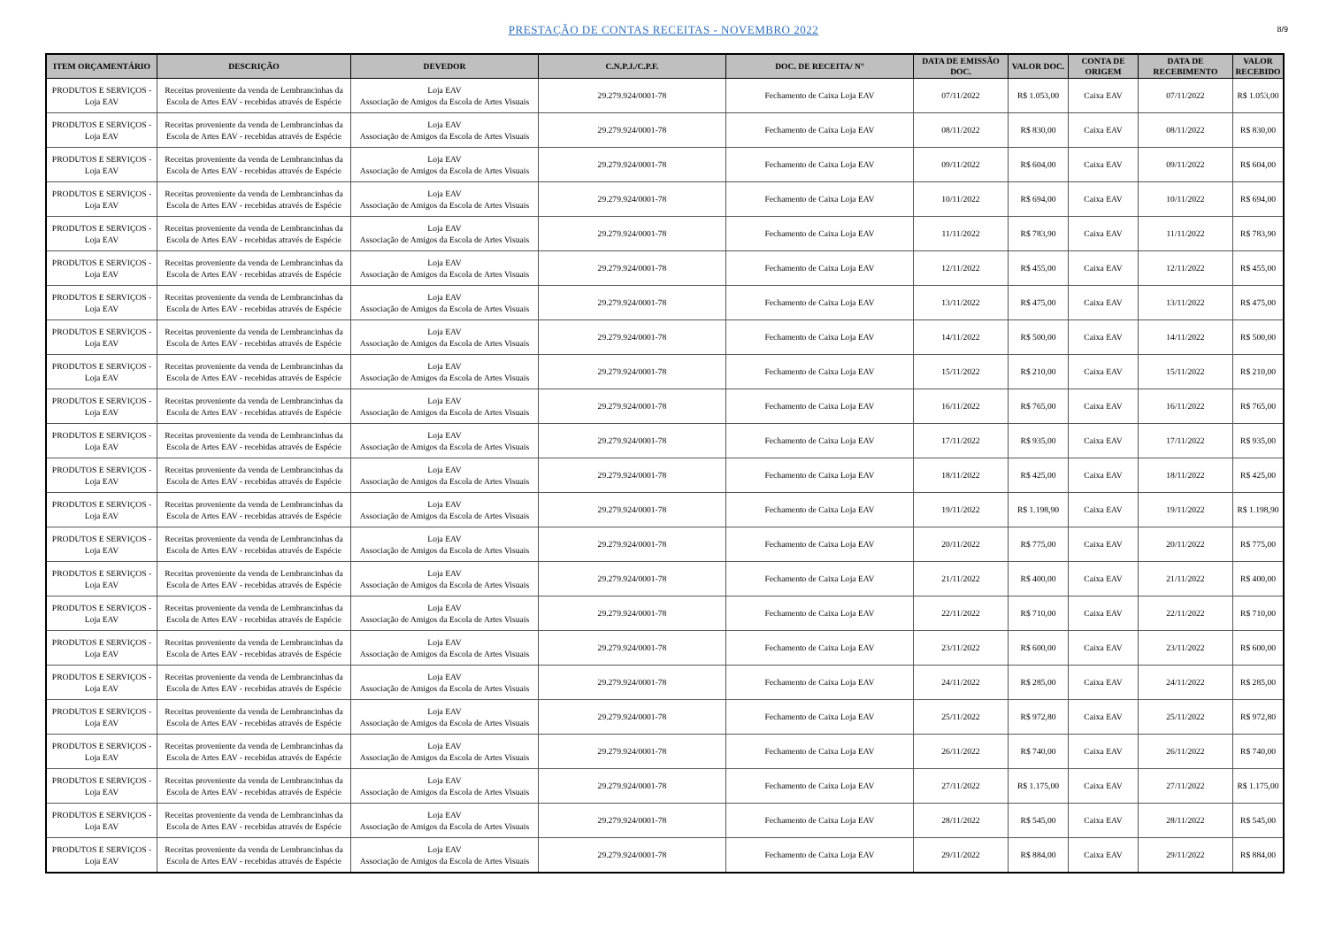PRESTAÇÃO DE CONTAS RECEITAS - NOVEMBRO 2022
8/9
| ITEM ORÇAMENTÁRIO | DESCRIÇÃO | DEVEDOR | C.N.P.J./C.P.F. | DOC. DE RECEITA/ N° | DATA DE EMISSÃO DOC. | VALOR DOC. | CONTA DE ORIGEM | DATA DE RECEBIMENTO | VALOR RECEBIDO |
| --- | --- | --- | --- | --- | --- | --- | --- | --- | --- |
| PRODUTOS E SERVIÇOS - Loja EAV | Receitas proveniente da venda de Lembrancinhas da Escola de Artes EAV - recebidas através de Espécie | Loja EAV Associação de Amigos da Escola de Artes Visuais | 29.279.924/0001-78 | Fechamento de Caixa Loja EAV | 07/11/2022 | R$ 1.053,00 | Caixa EAV | 07/11/2022 | R$ 1.053,00 |
| PRODUTOS E SERVIÇOS - Loja EAV | Receitas proveniente da venda de Lembrancinhas da Escola de Artes EAV - recebidas através de Espécie | Loja EAV Associação de Amigos da Escola de Artes Visuais | 29.279.924/0001-78 | Fechamento de Caixa Loja EAV | 08/11/2022 | R$ 830,00 | Caixa EAV | 08/11/2022 | R$ 830,00 |
| PRODUTOS E SERVIÇOS - Loja EAV | Receitas proveniente da venda de Lembrancinhas da Escola de Artes EAV - recebidas através de Espécie | Loja EAV Associação de Amigos da Escola de Artes Visuais | 29.279.924/0001-78 | Fechamento de Caixa Loja EAV | 09/11/2022 | R$ 604,00 | Caixa EAV | 09/11/2022 | R$ 604,00 |
| PRODUTOS E SERVIÇOS - Loja EAV | Receitas proveniente da venda de Lembrancinhas da Escola de Artes EAV - recebidas através de Espécie | Loja EAV Associação de Amigos da Escola de Artes Visuais | 29.279.924/0001-78 | Fechamento de Caixa Loja EAV | 10/11/2022 | R$ 694,00 | Caixa EAV | 10/11/2022 | R$ 694,00 |
| PRODUTOS E SERVIÇOS - Loja EAV | Receitas proveniente da venda de Lembrancinhas da Escola de Artes EAV - recebidas através de Espécie | Loja EAV Associação de Amigos da Escola de Artes Visuais | 29.279.924/0001-78 | Fechamento de Caixa Loja EAV | 11/11/2022 | R$ 783,90 | Caixa EAV | 11/11/2022 | R$ 783,90 |
| PRODUTOS E SERVIÇOS - Loja EAV | Receitas proveniente da venda de Lembrancinhas da Escola de Artes EAV - recebidas através de Espécie | Loja EAV Associação de Amigos da Escola de Artes Visuais | 29.279.924/0001-78 | Fechamento de Caixa Loja EAV | 12/11/2022 | R$ 455,00 | Caixa EAV | 12/11/2022 | R$ 455,00 |
| PRODUTOS E SERVIÇOS - Loja EAV | Receitas proveniente da venda de Lembrancinhas da Escola de Artes EAV - recebidas através de Espécie | Loja EAV Associação de Amigos da Escola de Artes Visuais | 29.279.924/0001-78 | Fechamento de Caixa Loja EAV | 13/11/2022 | R$ 475,00 | Caixa EAV | 13/11/2022 | R$ 475,00 |
| PRODUTOS E SERVIÇOS - Loja EAV | Receitas proveniente da venda de Lembrancinhas da Escola de Artes EAV - recebidas através de Espécie | Loja EAV Associação de Amigos da Escola de Artes Visuais | 29.279.924/0001-78 | Fechamento de Caixa Loja EAV | 14/11/2022 | R$ 500,00 | Caixa EAV | 14/11/2022 | R$ 500,00 |
| PRODUTOS E SERVIÇOS - Loja EAV | Receitas proveniente da venda de Lembrancinhas da Escola de Artes EAV - recebidas através de Espécie | Loja EAV Associação de Amigos da Escola de Artes Visuais | 29.279.924/0001-78 | Fechamento de Caixa Loja EAV | 15/11/2022 | R$ 210,00 | Caixa EAV | 15/11/2022 | R$ 210,00 |
| PRODUTOS E SERVIÇOS - Loja EAV | Receitas proveniente da venda de Lembrancinhas da Escola de Artes EAV - recebidas através de Espécie | Loja EAV Associação de Amigos da Escola de Artes Visuais | 29.279.924/0001-78 | Fechamento de Caixa Loja EAV | 16/11/2022 | R$ 765,00 | Caixa EAV | 16/11/2022 | R$ 765,00 |
| PRODUTOS E SERVIÇOS - Loja EAV | Receitas proveniente da venda de Lembrancinhas da Escola de Artes EAV - recebidas através de Espécie | Loja EAV Associação de Amigos da Escola de Artes Visuais | 29.279.924/0001-78 | Fechamento de Caixa Loja EAV | 17/11/2022 | R$ 935,00 | Caixa EAV | 17/11/2022 | R$ 935,00 |
| PRODUTOS E SERVIÇOS - Loja EAV | Receitas proveniente da venda de Lembrancinhas da Escola de Artes EAV - recebidas através de Espécie | Loja EAV Associação de Amigos da Escola de Artes Visuais | 29.279.924/0001-78 | Fechamento de Caixa Loja EAV | 18/11/2022 | R$ 425,00 | Caixa EAV | 18/11/2022 | R$ 425,00 |
| PRODUTOS E SERVIÇOS - Loja EAV | Receitas proveniente da venda de Lembrancinhas da Escola de Artes EAV - recebidas através de Espécie | Loja EAV Associação de Amigos da Escola de Artes Visuais | 29.279.924/0001-78 | Fechamento de Caixa Loja EAV | 19/11/2022 | R$ 1.198,90 | Caixa EAV | 19/11/2022 | R$ 1.198,90 |
| PRODUTOS E SERVIÇOS - Loja EAV | Receitas proveniente da venda de Lembrancinhas da Escola de Artes EAV - recebidas através de Espécie | Loja EAV Associação de Amigos da Escola de Artes Visuais | 29.279.924/0001-78 | Fechamento de Caixa Loja EAV | 20/11/2022 | R$ 775,00 | Caixa EAV | 20/11/2022 | R$ 775,00 |
| PRODUTOS E SERVIÇOS - Loja EAV | Receitas proveniente da venda de Lembrancinhas da Escola de Artes EAV - recebidas através de Espécie | Loja EAV Associação de Amigos da Escola de Artes Visuais | 29.279.924/0001-78 | Fechamento de Caixa Loja EAV | 21/11/2022 | R$ 400,00 | Caixa EAV | 21/11/2022 | R$ 400,00 |
| PRODUTOS E SERVIÇOS - Loja EAV | Receitas proveniente da venda de Lembrancinhas da Escola de Artes EAV - recebidas através de Espécie | Loja EAV Associação de Amigos da Escola de Artes Visuais | 29.279.924/0001-78 | Fechamento de Caixa Loja EAV | 22/11/2022 | R$ 710,00 | Caixa EAV | 22/11/2022 | R$ 710,00 |
| PRODUTOS E SERVIÇOS - Loja EAV | Receitas proveniente da venda de Lembrancinhas da Escola de Artes EAV - recebidas através de Espécie | Loja EAV Associação de Amigos da Escola de Artes Visuais | 29.279.924/0001-78 | Fechamento de Caixa Loja EAV | 23/11/2022 | R$ 600,00 | Caixa EAV | 23/11/2022 | R$ 600,00 |
| PRODUTOS E SERVIÇOS - Loja EAV | Receitas proveniente da venda de Lembrancinhas da Escola de Artes EAV - recebidas através de Espécie | Loja EAV Associação de Amigos da Escola de Artes Visuais | 29.279.924/0001-78 | Fechamento de Caixa Loja EAV | 24/11/2022 | R$ 285,00 | Caixa EAV | 24/11/2022 | R$ 285,00 |
| PRODUTOS E SERVIÇOS - Loja EAV | Receitas proveniente da venda de Lembrancinhas da Escola de Artes EAV - recebidas através de Espécie | Loja EAV Associação de Amigos da Escola de Artes Visuais | 29.279.924/0001-78 | Fechamento de Caixa Loja EAV | 25/11/2022 | R$ 972,80 | Caixa EAV | 25/11/2022 | R$ 972,80 |
| PRODUTOS E SERVIÇOS - Loja EAV | Receitas proveniente da venda de Lembrancinhas da Escola de Artes EAV - recebidas através de Espécie | Loja EAV Associação de Amigos da Escola de Artes Visuais | 29.279.924/0001-78 | Fechamento de Caixa Loja EAV | 26/11/2022 | R$ 740,00 | Caixa EAV | 26/11/2022 | R$ 740,00 |
| PRODUTOS E SERVIÇOS - Loja EAV | Receitas proveniente da venda de Lembrancinhas da Escola de Artes EAV - recebidas através de Espécie | Loja EAV Associação de Amigos da Escola de Artes Visuais | 29.279.924/0001-78 | Fechamento de Caixa Loja EAV | 27/11/2022 | R$ 1.175,00 | Caixa EAV | 27/11/2022 | R$ 1.175,00 |
| PRODUTOS E SERVIÇOS - Loja EAV | Receitas proveniente da venda de Lembrancinhas da Escola de Artes EAV - recebidas através de Espécie | Loja EAV Associação de Amigos da Escola de Artes Visuais | 29.279.924/0001-78 | Fechamento de Caixa Loja EAV | 28/11/2022 | R$ 545,00 | Caixa EAV | 28/11/2022 | R$ 545,00 |
| PRODUTOS E SERVIÇOS - Loja EAV | Receitas proveniente da venda de Lembrancinhas da Escola de Artes EAV - recebidas através de Espécie | Loja EAV Associação de Amigos da Escola de Artes Visuais | 29.279.924/0001-78 | Fechamento de Caixa Loja EAV | 29/11/2022 | R$ 884,00 | Caixa EAV | 29/11/2022 | R$ 884,00 |